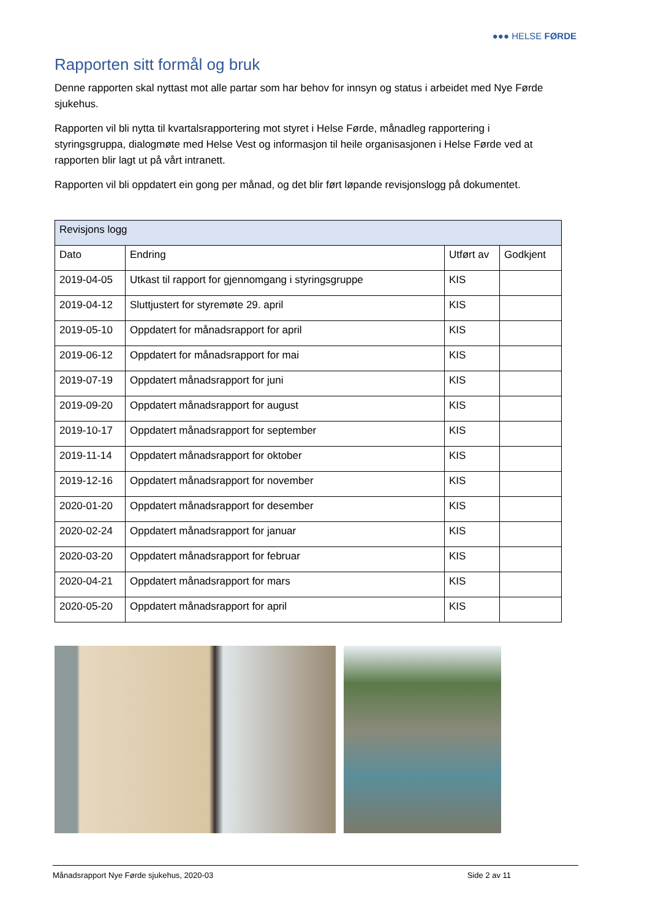●●● HELSE FØRDE
Rapporten sitt formål og bruk
Denne rapporten skal nyttast mot alle partar som har behov for innsyn og status i arbeidet med Nye Førde sjukehus.
Rapporten vil bli nytta til kvartalsrapportering mot styret i Helse Førde, månadleg rapportering i styringsgruppa, dialogmøte med Helse Vest og informasjon til heile organisasjonen i Helse Førde ved at rapporten blir lagt ut på vårt intranett.
Rapporten vil bli oppdatert ein gong per månad, og det blir ført løpande revisjonslogg på dokumentet.
| Revisjons logg | | | |
| --- | --- | --- | --- |
| Dato | Endring | Utført av | Godkjent |
| 2019-04-05 | Utkast til rapport for gjennomgang i styringsgruppe | KIS | |
| 2019-04-12 | Sluttjustert for styremøte 29. april | KIS | |
| 2019-05-10 | Oppdatert for månadsrapport for april | KIS | |
| 2019-06-12 | Oppdatert for månadsrapport for mai | KIS | |
| 2019-07-19 | Oppdatert månadsrapport for juni | KIS | |
| 2019-09-20 | Oppdatert månadsrapport for august | KIS | |
| 2019-10-17 | Oppdatert månadsrapport for september | KIS | |
| 2019-11-14 | Oppdatert månadsrapport for oktober | KIS | |
| 2019-12-16 | Oppdatert månadsrapport for november | KIS | |
| 2020-01-20 | Oppdatert månadsrapport for desember | KIS | |
| 2020-02-24 | Oppdatert månadsrapport for januar | KIS | |
| 2020-03-20 | Oppdatert månadsrapport for februar | KIS | |
| 2020-04-21 | Oppdatert månadsrapport for mars | KIS | |
| 2020-05-20 | Oppdatert månadsrapport for april | KIS | |
Månadsrapport Nye Førde sjukehus, 2020-03 Side 2 av 11